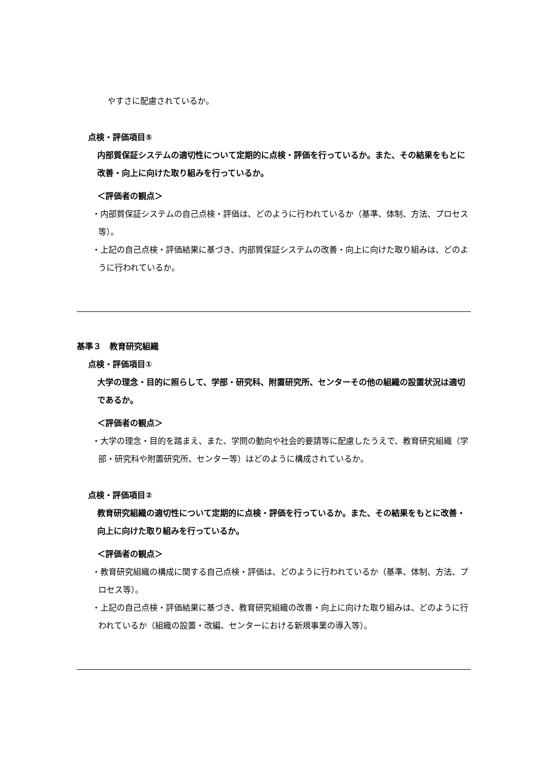やすさに配慮されているか。
点検・評価項目⑤
内部質保証システムの適切性について定期的に点検・評価を行っているか。また、その結果をもとに改善・向上に向けた取り組みを行っているか。
＜評価者の観点＞
・内部質保証システムの自己点検・評価は、どのように行われているか（基準、体制、方法、プロセス等）。
・上記の自己点検・評価結果に基づき、内部質保証システムの改善・向上に向けた取り組みは、どのように行われているか。
基準３　教育研究組織
点検・評価項目①
大学の理念・目的に照らして、学部・研究科、附置研究所、センターその他の組織の設置状況は適切であるか。
＜評価者の観点＞
・大学の理念・目的を踏まえ、また、学問の動向や社会的要請等に配慮したうえで、教育研究組織（学部・研究科や附置研究所、センター等）はどのように構成されているか。
点検・評価項目②
教育研究組織の適切性について定期的に点検・評価を行っているか。また、その結果をもとに改善・向上に向けた取り組みを行っているか。
＜評価者の観点＞
・教育研究組織の構成に関する自己点検・評価は、どのように行われているか（基準、体制、方法、プロセス等）。
・上記の自己点検・評価結果に基づき、教育研究組織の改善・向上に向けた取り組みは、どのように行われているか（組織の設置・改編、センターにおける新規事業の導入等）。